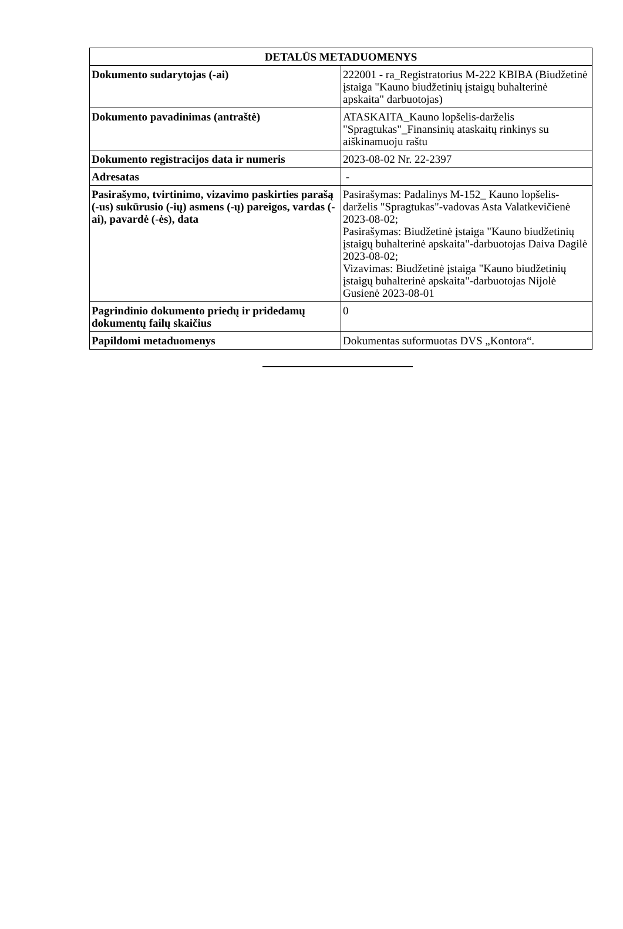| DETALŪS METADUOMENYS | |
| --- | --- |
| Dokumento sudarytojas (-ai) | 222001 - ra_Registratorius M-222 KBIBA (Biudžetinė įstaiga "Kauno biudžetinių įstaigų buhalterinė apskaita" darbuotojas) |
| Dokumento pavadinimas (antraštė) | ATASKAITA_Kauno lopšelis-darželis "Spragtukas"_Finansinių ataskaitų rinkinys su aiškinamuoju raštu |
| Dokumento registracijos data ir numeris | 2023-08-02 Nr. 22-2397 |
| Adresatas | - |
| Pasirašymo, tvirtinimo, vizavimo paskirties parašą (-us) sukūrusio (-ių) asmens (-ų) pareigos, vardas (-ai), pavardė (-ės), data | Pasirašymas: Padalinys M-152_ Kauno lopšelis-darželis "Spragtukas"-vadovas Asta Valatkevičienė 2023-08-02; Pasirašymas: Biudžetinė įstaiga "Kauno biudžetinių įstaigų buhalterinė apskaita"-darbuotojas Daiva Dagilė 2023-08-02; Vizavimas: Biudžetinė įstaiga "Kauno biudžetinių įstaigų buhalterinė apskaita"-darbuotojas Nijolė Gusienė 2023-08-01 |
| Pagrindinio dokumento priedų ir pridedamų dokumentų failų skaičius | 0 |
| Papildomi metaduomenys | Dokumentas suformuotas DVS „Kontora“. |